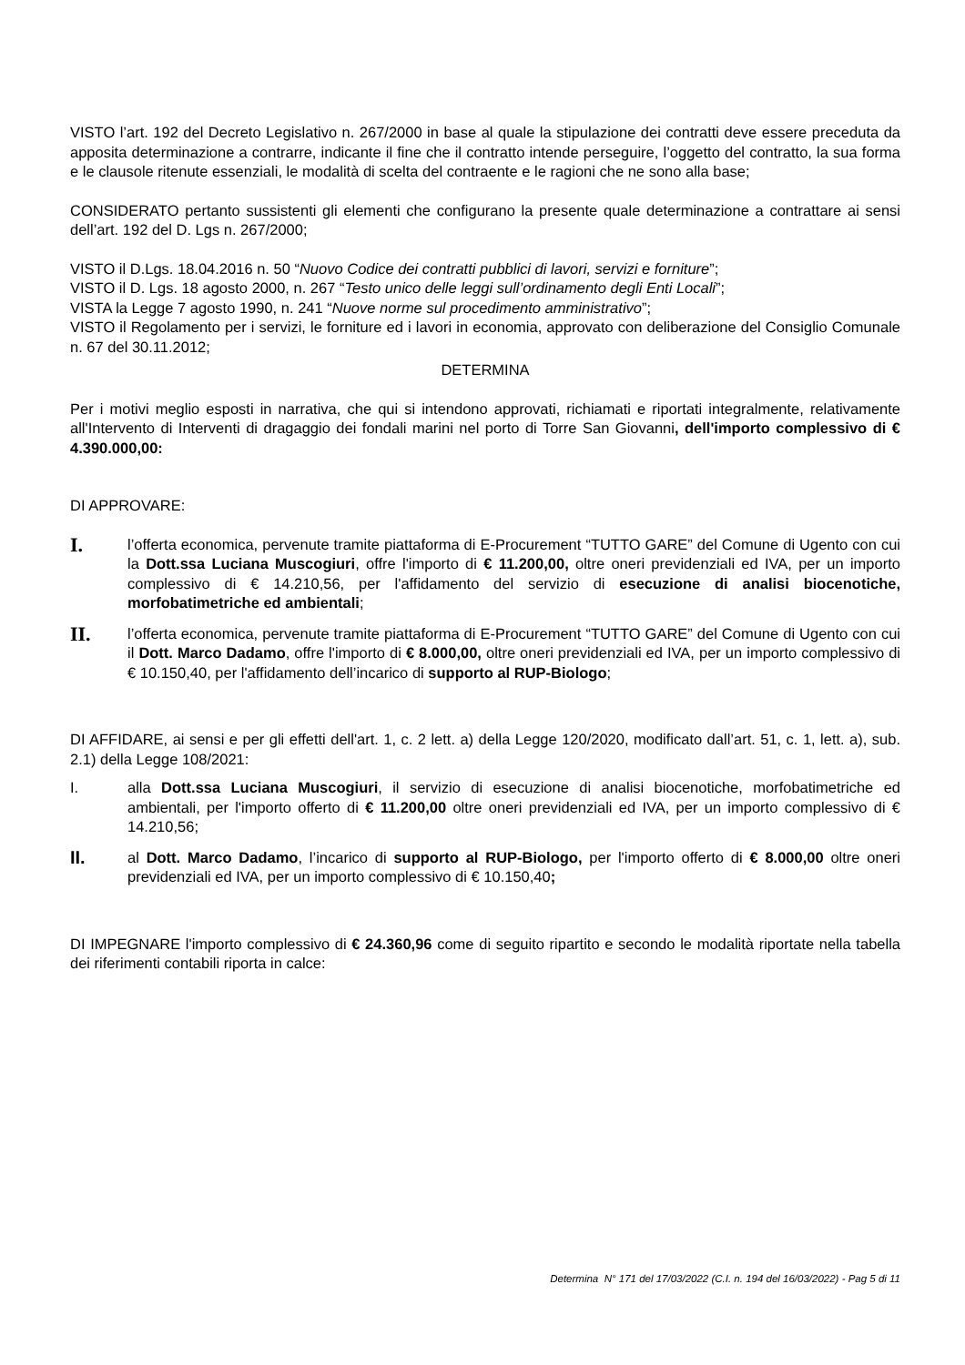VISTO l’art. 192 del Decreto Legislativo n. 267/2000 in base al quale la stipulazione dei contratti deve essere preceduta da apposita determinazione a contrarre, indicante il fine che il contratto intende perseguire, l’oggetto del contratto, la sua forma e le clausole ritenute essenziali, le modalità di scelta del contraente e le ragioni che ne sono alla base;
CONSIDERATO pertanto sussistenti gli elementi che configurano la presente quale determinazione a contrattare ai sensi dell’art. 192 del D. Lgs n. 267/2000;
VISTO il D.Lgs. 18.04.2016 n. 50 “Nuovo Codice dei contratti pubblici di lavori, servizi e forniture”;
VISTO il D. Lgs. 18 agosto 2000, n. 267 “Testo unico delle leggi sull’ordinamento degli Enti Locali”;
VISTA la Legge 7 agosto 1990, n. 241 “Nuove norme sul procedimento amministrativo”;
VISTO il Regolamento per i servizi, le forniture ed i lavori in economia, approvato con deliberazione del Consiglio Comunale n. 67 del 30.11.2012;
DETERMINA
Per i motivi meglio esposti in narrativa, che qui si intendono approvati, richiamati e riportati integralmente, relativamente all'Intervento di Interventi di dragaggio dei fondali marini nel porto di Torre San Giovanni, dell'importo complessivo di € 4.390.000,00:
DI APPROVARE:
I.
l’offerta economica, pervenute tramite piattaforma di E-Procurement “TUTTO GARE” del Comune di Ugento con cui la Dott.ssa Luciana Muscogiuri, offre l'importo di € 11.200,00, oltre oneri previdenziali ed IVA, per un importo complessivo di € 14.210,56, per l'affidamento del servizio di esecuzione di analisi biocenotiche, morfobatimetriche ed ambientali;
II.
l’offerta economica, pervenute tramite piattaforma di E-Procurement “TUTTO GARE” del Comune di Ugento con cui il Dott. Marco Dadamo, offre l'importo di € 8.000,00, oltre oneri previdenziali ed IVA, per un importo complessivo di € 10.150,40, per l'affidamento dell’incarico di supporto al RUP-Biologo;
DI AFFIDARE, ai sensi e per gli effetti dell'art. 1, c. 2 lett. a) della Legge 120/2020, modificato dall’art. 51, c. 1, lett. a), sub. 2.1) della Legge 108/2021:
I. alla Dott.ssa Luciana Muscogiuri, il servizio di esecuzione di analisi biocenotiche, morfobatimetriche ed ambientali, per l'importo offerto di € 11.200,00 oltre oneri previdenziali ed IVA, per un importo complessivo di € 14.210,56;
II.
al Dott. Marco Dadamo, l’incarico di supporto al RUP-Biologo, per l'importo offerto di € 8.000,00 oltre oneri previdenziali ed IVA, per un importo complessivo di € 10.150,40;
DI IMPEGNARE l'importo complessivo di € 24.360,96 come di seguito ripartito e secondo le modalità riportate nella tabella dei riferimenti contabili riporta in calce:
Determina N° 171 del 17/03/2022 (C.I. n. 194 del 16/03/2022) - Pag 5 di 11